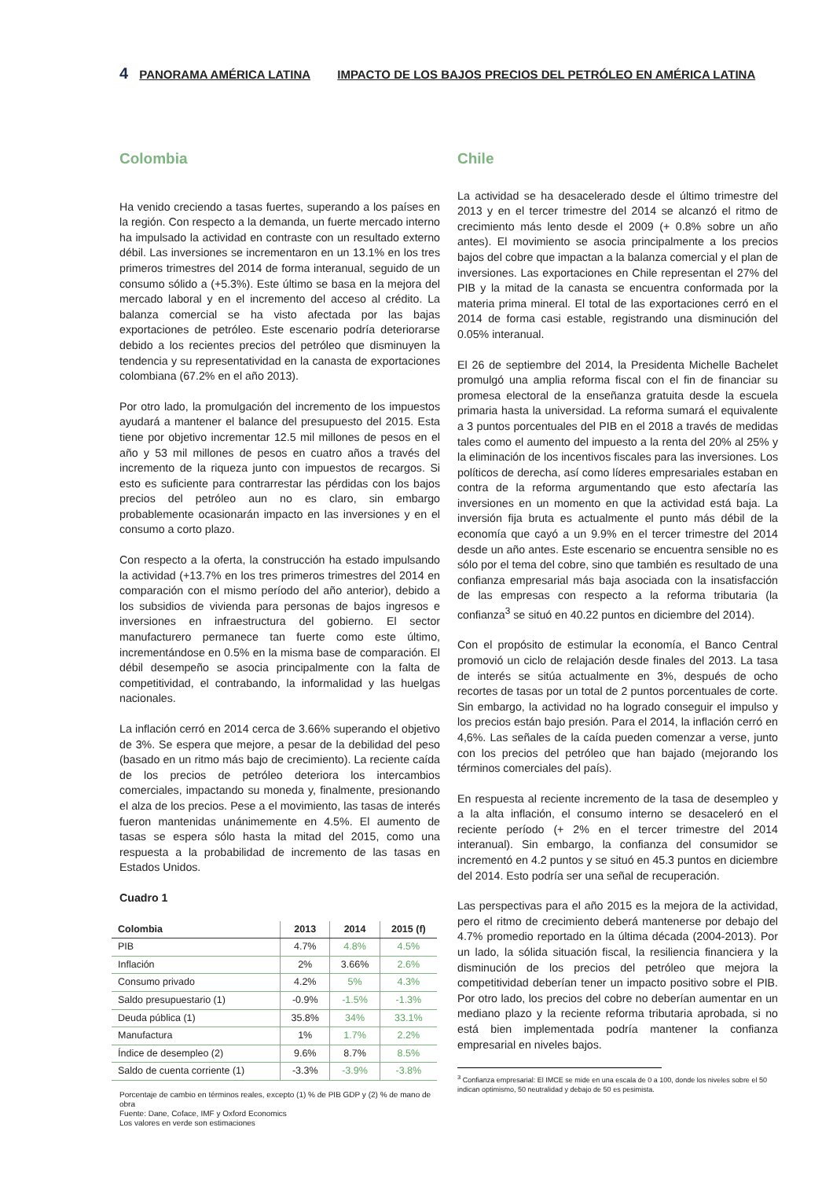4 PANORAMA AMÉRICA LATINA IMPACTO DE LOS BAJOS PRECIOS DEL PETRÓLEO EN AMÉRICA LATINA
Colombia
Ha venido creciendo a tasas fuertes, superando a los países en la región. Con respecto a la demanda, un fuerte mercado interno ha impulsado la actividad en contraste con un resultado externo débil. Las inversiones se incrementaron en un 13.1% en los tres primeros trimestres del 2014 de forma interanual, seguido de un consumo sólido a (+5.3%). Este último se basa en la mejora del mercado laboral y en el incremento del acceso al crédito. La balanza comercial se ha visto afectada por las bajas exportaciones de petróleo. Este escenario podría deteriorarse debido a los recientes precios del petróleo que disminuyen la tendencia y su representatividad en la canasta de exportaciones colombiana (67.2% en el año 2013).
Por otro lado, la promulgación del incremento de los impuestos ayudará a mantener el balance del presupuesto del 2015. Esta tiene por objetivo incrementar 12.5 mil millones de pesos en el año y 53 mil millones de pesos en cuatro años a través del incremento de la riqueza junto con impuestos de recargos. Si esto es suficiente para contrarrestar las pérdidas con los bajos precios del petróleo aun no es claro, sin embargo probablemente ocasionarán impacto en las inversiones y en el consumo a corto plazo.
Con respecto a la oferta, la construcción ha estado impulsando la actividad (+13.7% en los tres primeros trimestres del 2014 en comparación con el mismo período del año anterior), debido a los subsidios de vivienda para personas de bajos ingresos e inversiones en infraestructura del gobierno. El sector manufacturero permanece tan fuerte como este último, incrementándose en 0.5% en la misma base de comparación. El débil desempeño se asocia principalmente con la falta de competitividad, el contrabando, la informalidad y las huelgas nacionales.
La inflación cerró en 2014 cerca de 3.66% superando el objetivo de 3%. Se espera que mejore, a pesar de la debilidad del peso (basado en un ritmo más bajo de crecimiento). La reciente caída de los precios de petróleo deteriora los intercambios comerciales, impactando su moneda y, finalmente, presionando el alza de los precios. Pese a el movimiento, las tasas de interés fueron mantenidas unánimemente en 4.5%. El aumento de tasas se espera sólo hasta la mitad del 2015, como una respuesta a la probabilidad de incremento de las tasas en Estados Unidos.
Cuadro 1
| Colombia | 2013 | 2014 | 2015 (f) |
| --- | --- | --- | --- |
| PIB | 4.7% | 4.8% | 4.5% |
| Inflación | 2% | 3.66% | 2.6% |
| Consumo privado | 4.2% | 5% | 4.3% |
| Saldo presupuestario (1) | -0.9% | -1.5% | -1.3% |
| Deuda pública (1) | 35.8% | 34% | 33.1% |
| Manufactura | 1% | 1.7% | 2.2% |
| Índice de desempleo (2) | 9.6% | 8.7% | 8.5% |
| Saldo de cuenta corriente (1) | -3.3% | -3.9% | -3.8% |
Porcentaje de cambio en términos reales, excepto (1) % de PIB GDP y (2) % de mano de obra
Fuente: Dane, Coface, IMF y Oxford Economics
Los valores en verde son estimaciones
Chile
La actividad se ha desacelerado desde el último trimestre del 2013 y en el tercer trimestre del 2014 se alcanzó el ritmo de crecimiento más lento desde el 2009 (+ 0.8% sobre un año antes). El movimiento se asocia principalmente a los precios bajos del cobre que impactan a la balanza comercial y el plan de inversiones. Las exportaciones en Chile representan el 27% del PIB y la mitad de la canasta se encuentra conformada por la materia prima mineral. El total de las exportaciones cerró en el 2014 de forma casi estable, registrando una disminución del 0.05% interanual.
El 26 de septiembre del 2014, la Presidenta Michelle Bachelet promulgó una amplia reforma fiscal con el fin de financiar su promesa electoral de la enseñanza gratuita desde la escuela primaria hasta la universidad. La reforma sumará el equivalente a 3 puntos porcentuales del PIB en el 2018 a través de medidas tales como el aumento del impuesto a la renta del 20% al 25% y la eliminación de los incentivos fiscales para las inversiones. Los políticos de derecha, así como líderes empresariales estaban en contra de la reforma argumentando que esto afectaría las inversiones en un momento en que la actividad está baja. La inversión fija bruta es actualmente el punto más débil de la economía que cayó a un 9.9% en el tercer trimestre del 2014 desde un año antes. Este escenario se encuentra sensible no es sólo por el tema del cobre, sino que también es resultado de una confianza empresarial más baja asociada con la insatisfacción de las empresas con respecto a la reforma tributaria (la confianza<sup>3</sup> se situó en 40.22 puntos en diciembre del 2014).
Con el propósito de estimular la economía, el Banco Central promovió un ciclo de relajación desde finales del 2013. La tasa de interés se sitúa actualmente en 3%, después de ocho recortes de tasas por un total de 2 puntos porcentuales de corte. Sin embargo, la actividad no ha logrado conseguir el impulso y los precios están bajo presión. Para el 2014, la inflación cerró en 4,6%. Las señales de la caída pueden comenzar a verse, junto con los precios del petróleo que han bajado (mejorando los términos comerciales del país).
En respuesta al reciente incremento de la tasa de desempleo y a la alta inflación, el consumo interno se desaceleró en el reciente período (+ 2% en el tercer trimestre del 2014 interanual). Sin embargo, la confianza del consumidor se incrementó en 4.2 puntos y se situó en 45.3 puntos en diciembre del 2014. Esto podría ser una señal de recuperación.
Las perspectivas para el año 2015 es la mejora de la actividad, pero el ritmo de crecimiento deberá mantenerse por debajo del 4.7% promedio reportado en la última década (2004-2013). Por un lado, la sólida situación fiscal, la resiliencia financiera y la disminución de los precios del petróleo que mejora la competitividad deberían tener un impacto positivo sobre el PIB. Por otro lado, los precios del cobre no deberían aumentar en un mediano plazo y la reciente reforma tributaria aprobada, si no está bien implementada podría mantener la confianza empresarial en niveles bajos.
<sup>3</sup> Confianza empresarial: El IMCE se mide en una escala de 0 a 100, donde los niveles sobre el 50 indican optimismo, 50 neutralidad y debajo de 50 es pesimista.